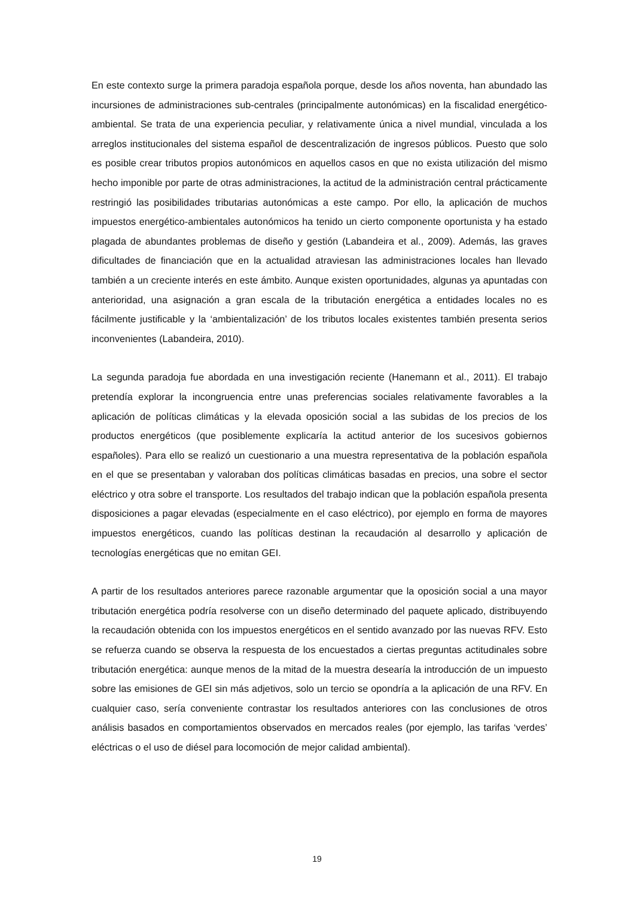En este contexto surge la primera paradoja española porque, desde los años noventa, han abundado las incursiones de administraciones sub-centrales (principalmente autonómicas) en la fiscalidad energético-ambiental. Se trata de una experiencia peculiar, y relativamente única a nivel mundial, vinculada a los arreglos institucionales del sistema español de descentralización de ingresos públicos. Puesto que solo es posible crear tributos propios autonómicos en aquellos casos en que no exista utilización del mismo hecho imponible por parte de otras administraciones, la actitud de la administración central prácticamente restringió las posibilidades tributarias autonómicas a este campo. Por ello, la aplicación de muchos impuestos energético-ambientales autonómicos ha tenido un cierto componente oportunista y ha estado plagada de abundantes problemas de diseño y gestión (Labandeira et al., 2009). Además, las graves dificultades de financiación que en la actualidad atraviesan las administraciones locales han llevado también a un creciente interés en este ámbito. Aunque existen oportunidades, algunas ya apuntadas con anterioridad, una asignación a gran escala de la tributación energética a entidades locales no es fácilmente justificable y la ‘ambientalización’ de los tributos locales existentes también presenta serios inconvenientes (Labandeira, 2010).
La segunda paradoja fue abordada en una investigación reciente (Hanemann et al., 2011). El trabajo pretendía explorar la incongruencia entre unas preferencias sociales relativamente favorables a la aplicación de políticas climáticas y la elevada oposición social a las subidas de los precios de los productos energéticos (que posiblemente explicaría la actitud anterior de los sucesivos gobiernos españoles). Para ello se realizó un cuestionario a una muestra representativa de la población española en el que se presentaban y valoraban dos políticas climáticas basadas en precios, una sobre el sector eléctrico y otra sobre el transporte. Los resultados del trabajo indican que la población española presenta disposiciones a pagar elevadas (especialmente en el caso eléctrico), por ejemplo en forma de mayores impuestos energéticos, cuando las políticas destinan la recaudación al desarrollo y aplicación de tecnologías energéticas que no emitan GEI.
A partir de los resultados anteriores parece razonable argumentar que la oposición social a una mayor tributación energética podría resolverse con un diseño determinado del paquete aplicado, distribuyendo la recaudación obtenida con los impuestos energéticos en el sentido avanzado por las nuevas RFV. Esto se refuerza cuando se observa la respuesta de los encuestados a ciertas preguntas actitudinales sobre tributación energética: aunque menos de la mitad de la muestra desearía la introducción de un impuesto sobre las emisiones de GEI sin más adjetivos, solo un tercio se opondría a la aplicación de una RFV. En cualquier caso, sería conveniente contrastar los resultados anteriores con las conclusiones de otros análisis basados en comportamientos observados en mercados reales (por ejemplo, las tarifas ‘verdes’ eléctricas o el uso de diésel para locomoción de mejor calidad ambiental).
19